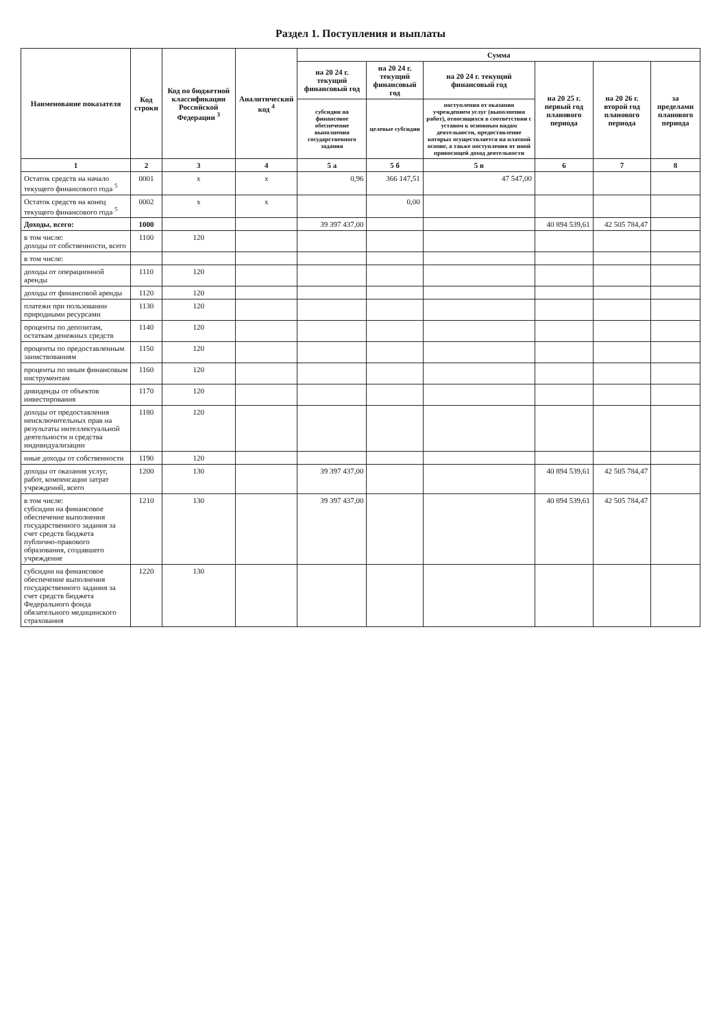Раздел 1. Поступления и выплаты
| Наименование показателя | Код строки | Код по бюджетной классификации Российской Федерации <sup>3</sup> | Аналитический код <sup>4</sup> | Сумма | | | | | |
| --- | --- | --- | --- | --- | --- | --- | --- | --- | --- |
| | | | | на 20 24 г. текущий финансовый год | на 20 24 г. текущий финансовый год | на 20 24 г. текущий финансовый год | на 20 25 г. первый год планового периода | на 20 26 г. второй год планового периода | за пределами планового периода |
| | | | | субсидии на финансовое обеспечение выполнения государственного задания | целевые субсидии | поступления от оказания учреждением услуг (выполнения работ), относящихся в соответствии с уставом к основным видам деятельности, предоставление которых осуществляется на платной основе, а также поступления от иной приносящей доход деятельности | | | |
| 1 | 2 | 3 | 4 | 5 а | 5 б | 5 в | 6 | 7 | 8 |
| Остаток средств на начало текущего финансового года <sup>5</sup> | 0001 | x | x | 0,96 | 366 147,51 | 47 547,00 | | | |
| Остаток средств на конец текущего финансового года <sup>5</sup> | 0002 | x | x | | 0,00 | | | | |
| Доходы, всего: | 1000 | | | 39 397 437,00 | | | 40 894 539,61 | 42 505 784,47 | |
| в том числе: доходы от собственности, всего | 1100 | 120 | | | | | | | |
| в том числе: | | | | | | | | | |
| доходы от операционной аренды | 1110 | 120 | | | | | | | |
| доходы от финансовой аренды | 1120 | 120 | | | | | | | |
| платежи при пользовании природными ресурсами | 1130 | 120 | | | | | | | |
| проценты по депозитам, остаткам денежных средств | 1140 | 120 | | | | | | | |
| проценты по предоставленным заимствованиям | 1150 | 120 | | | | | | | |
| проценты по иным финансовым инструментам | 1160 | 120 | | | | | | | |
| дивиденды от объектов инвестирования | 1170 | 120 | | | | | | | |
| доходы от предоставления неисключительных прав на результаты интеллектуальной деятельности и средства индивидуализации | 1180 | 120 | | | | | | | |
| иные доходы от собственности | 1190 | 120 | | | | | | | |
| доходы от оказания услуг, работ, компенсации затрат учреждений, всего | 1200 | 130 | | 39 397 437,00 | | | 40 894 539,61 | 42 505 784,47 | |
| в том числе: субсидии на финансовое обеспечение выполнения государственного задания за счет средств бюджета публично-правового образования, создавшего учреждение | 1210 | 130 | | 39 397 437,00 | | | 40 894 539,61 | 42 505 784,47 | |
| субсидии на финансовое обеспечение выполнения государственного задания за счет средств бюджета Федерального фонда обязательного медицинского страхования | 1220 | 130 | | | | | | | |